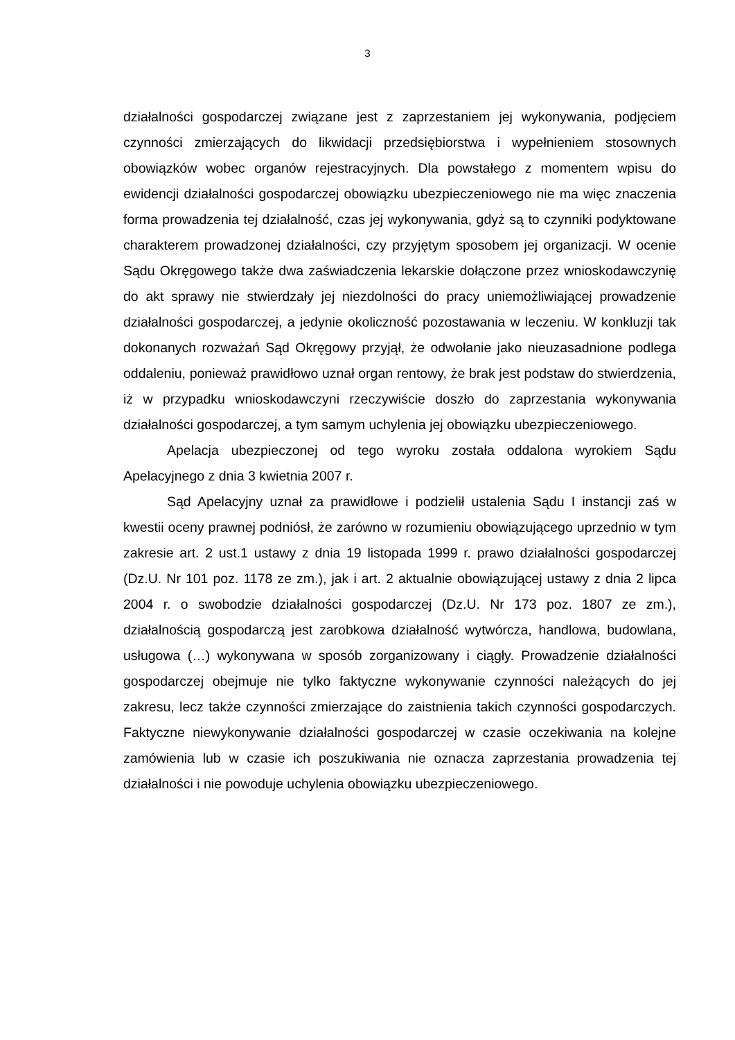3
działalności gospodarczej związane jest z zaprzestaniem jej wykonywania, podjęciem czynności zmierzających do likwidacji przedsiębiorstwa i wypełnieniem stosownych obowiązków wobec organów rejestracyjnych. Dla powstałego z momentem wpisu do ewidencji działalności gospodarczej obowiązku ubezpieczeniowego nie ma więc znaczenia forma prowadzenia tej działalność, czas jej wykonywania, gdyż są to czynniki podyktowane charakterem prowadzonej działalności, czy przyjętym sposobem jej organizacji. W ocenie Sądu Okręgowego także dwa zaświadczenia lekarskie dołączone przez wnioskodawczynię do akt sprawy nie stwierdzały jej niezdolności do pracy uniemożliwiającej prowadzenie działalności gospodarczej, a jedynie okoliczność pozostawania w leczeniu. W konkluzji tak dokonanych rozważań Sąd Okręgowy przyjął, że odwołanie jako nieuzasadnione podlega oddaleniu, ponieważ prawidłowo uznał organ rentowy, że brak jest podstaw do stwierdzenia, iż w przypadku wnioskodawczyni rzeczywiście doszło do zaprzestania wykonywania działalności gospodarczej, a tym samym uchylenia jej obowiązku ubezpieczeniowego.
Apelacja ubezpieczonej od tego wyroku została oddalona wyrokiem Sądu Apelacyjnego z dnia 3 kwietnia 2007 r.
Sąd Apelacyjny uznał za prawidłowe i podzielił ustalenia Sądu I instancji zaś w kwestii oceny prawnej podniósł, że zarówno w rozumieniu obowiązującego uprzednio w tym zakresie art. 2 ust.1 ustawy z dnia 19 listopada 1999 r. prawo działalności gospodarczej (Dz.U. Nr 101 poz. 1178 ze zm.), jak i art. 2 aktualnie obowiązującej ustawy z dnia 2 lipca 2004 r. o swobodzie działalności gospodarczej (Dz.U. Nr 173 poz. 1807 ze zm.), działalnością gospodarczą jest zarobkowa działalność wytwórcza, handlowa, budowlana, usługowa (…) wykonywana w sposób zorganizowany i ciągły. Prowadzenie działalności gospodarczej obejmuje nie tylko faktyczne wykonywanie czynności należących do jej zakresu, lecz także czynności zmierzające do zaistnienia takich czynności gospodarczych. Faktyczne niewykonywanie działalności gospodarczej w czasie oczekiwania na kolejne zamówienia lub w czasie ich poszukiwania nie oznacza zaprzestania prowadzenia tej działalności i nie powoduje uchylenia obowiązku ubezpieczeniowego.